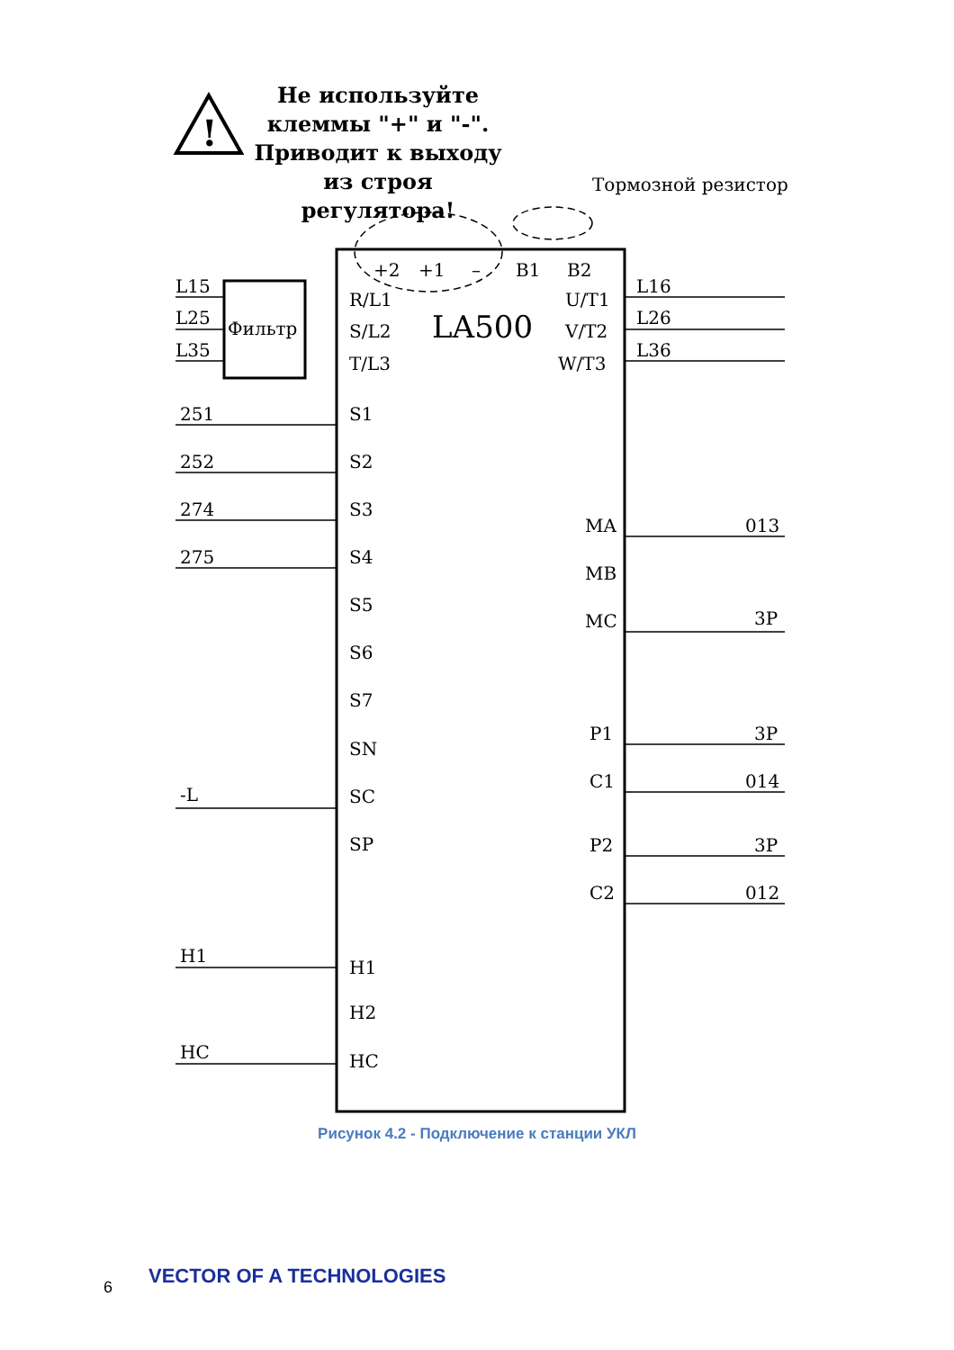Не используйте клеммы "+" и "-". Приводит к выходу из строя регулятора!
!
Тормозной резистор
Фильтр
LA500
L15
L25
L35
R/L1
S/L2
T/L3
+2
+1
–
B1
B2
U/T1
V/T2
W/T3
L16
L26
L36
251
252
274
275
S1
S2
S3
S4
S5
S6
S7
SN
SC
SP
-L
MA
MB
MC
013
3P
P1
C1
P2
C2
3P
014
3P
012
H1
H1
H2
HC
HC
Рисунок 4.2 - Подключение к станции УКЛ
6 VECTOR OF A TECHNOLOGIES